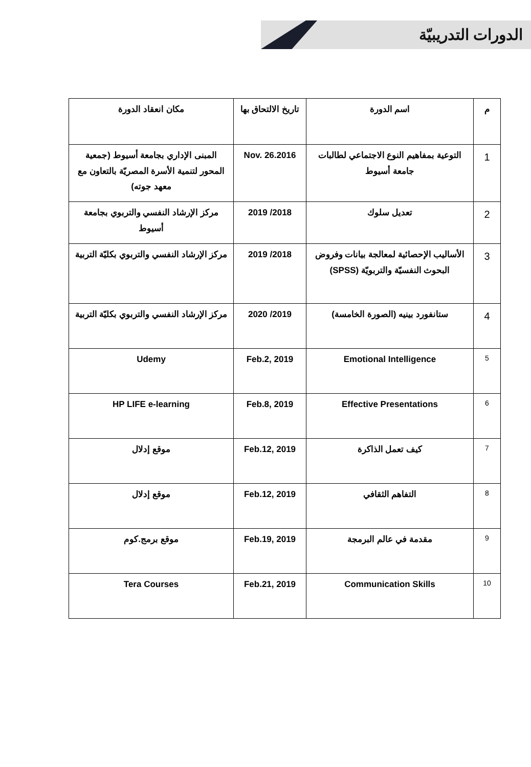الدورات التدريبيّة
| م | اسم الدورة | تاريخ الالتحاق بها | مكان انعقاد الدورة |
| --- | --- | --- | --- |
| 1 | التوعية بمفاهيم النوع الاجتماعي لطالبات جامعة أسيوط | Nov. 26.2016 | المبنى الإداري بجامعة أسيوط (جمعية المحور لتنمية الأسرة المصريّة بالتعاون مع معهد جوته) |
| 2 | تعديل سلوك | 2018/ 2019 | مركز الإرشاد النفسي والتربوي بجامعة أسيوط |
| 3 | الأساليب الإحصائية لمعالجة بيانات وفروض البحوث النفسيّة والتربويّة (SPSS) | 2018/ 2019 | مركز الإرشاد النفسي والتربوي بكليّة التربية |
| 4 | ستانفورد بينيه (الصورة الخامسة) | 2019/ 2020 | مركز الإرشاد النفسي والتربوي بكليّة التربية |
| 5 | Emotional Intelligence | Feb.2, 2019 | Udemy |
| 6 | Effective Presentations | Feb.8, 2019 | HP LIFE e-learning |
| 7 | كيف تعمل الذاكرة | Feb.12, 2019 | موقع إدلال |
| 8 | التفاهم الثقافي | Feb.12, 2019 | موقع إدلال |
| 9 | مقدمة في عالم البرمجة | Feb.19, 2019 | موقع برمج.كوم |
| 10 | Communication Skills | Feb.21, 2019 | Tera Courses |